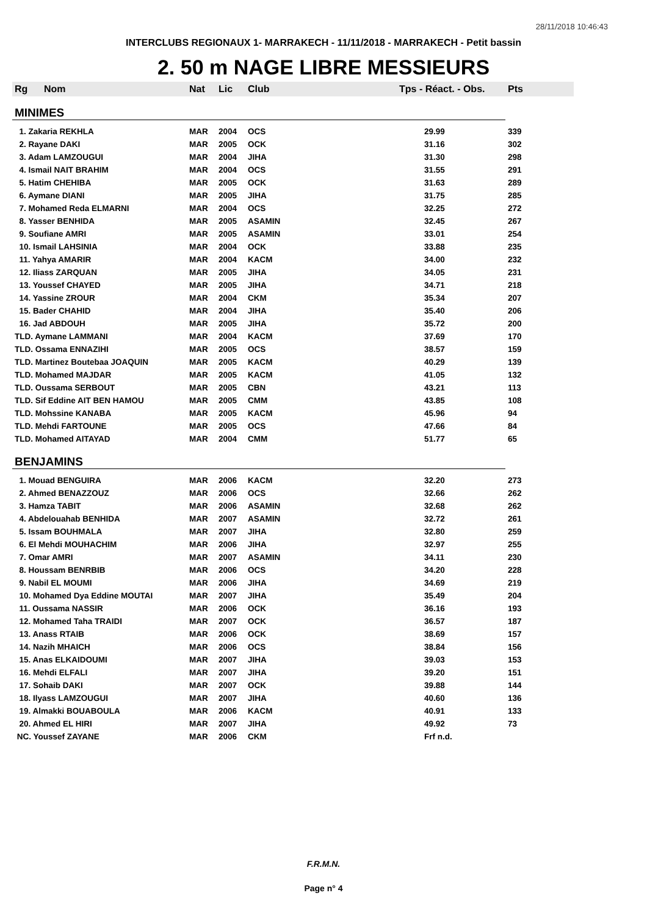28/11/2018 10:46:43
INTERCLUBS REGIONAUX 1- MARRAKECH - 11/11/2018 - MARRAKECH - Petit bassin
2. 50 m NAGE LIBRE MESSIEURS
| Rg | Nom | Nat | Lic | Club | Tps - Réact. - Obs. | Pts |
| --- | --- | --- | --- | --- | --- | --- |
| MINIMES | | | | | | |
| 1. Zakaria REKHLA | | MAR | 2004 | OCS | 29.99 | 339 |
| 2. Rayane DAKI | | MAR | 2005 | OCK | 31.16 | 302 |
| 3. Adam LAMZOUGUI | | MAR | 2004 | JIHA | 31.30 | 298 |
| 4. Ismail NAIT BRAHIM | | MAR | 2004 | OCS | 31.55 | 291 |
| 5. Hatim CHEHIBA | | MAR | 2005 | OCK | 31.63 | 289 |
| 6. Aymane DIANI | | MAR | 2005 | JIHA | 31.75 | 285 |
| 7. Mohamed Reda ELMARNI | | MAR | 2004 | OCS | 32.25 | 272 |
| 8. Yasser BENHIDA | | MAR | 2005 | ASAMIN | 32.45 | 267 |
| 9. Soufiane AMRI | | MAR | 2005 | ASAMIN | 33.01 | 254 |
| 10. Ismail LAHSINIA | | MAR | 2004 | OCK | 33.88 | 235 |
| 11. Yahya AMARIR | | MAR | 2004 | KACM | 34.00 | 232 |
| 12. Iliass ZARQUAN | | MAR | 2005 | JIHA | 34.05 | 231 |
| 13. Youssef CHAYED | | MAR | 2005 | JIHA | 34.71 | 218 |
| 14. Yassine ZROUR | | MAR | 2004 | CKM | 35.34 | 207 |
| 15. Bader CHAHID | | MAR | 2004 | JIHA | 35.40 | 206 |
| 16. Jad ABDOUH | | MAR | 2005 | JIHA | 35.72 | 200 |
| TLD. Aymane LAMMANI | | MAR | 2004 | KACM | 37.69 | 170 |
| TLD. Ossama ENNAZIHI | | MAR | 2005 | OCS | 38.57 | 159 |
| TLD. Martinez Boutebaa JOAQUIN | | MAR | 2005 | KACM | 40.29 | 139 |
| TLD. Mohamed MAJDAR | | MAR | 2005 | KACM | 41.05 | 132 |
| TLD. Oussama SERBOUT | | MAR | 2005 | CBN | 43.21 | 113 |
| TLD. Sif Eddine AIT BEN HAMOU | | MAR | 2005 | CMM | 43.85 | 108 |
| TLD. Mohssine KANABA | | MAR | 2005 | KACM | 45.96 | 94 |
| TLD. Mehdi FARTOUNE | | MAR | 2005 | OCS | 47.66 | 84 |
| TLD. Mohamed AITAYAD | | MAR | 2004 | CMM | 51.77 | 65 |
| BENJAMINS | | | | | | |
| 1. Mouad BENGUIRA | | MAR | 2006 | KACM | 32.20 | 273 |
| 2. Ahmed BENAZZOUZ | | MAR | 2006 | OCS | 32.66 | 262 |
| 3. Hamza TABIT | | MAR | 2006 | ASAMIN | 32.68 | 262 |
| 4. Abdelouahab BENHIDA | | MAR | 2007 | ASAMIN | 32.72 | 261 |
| 5. Issam BOUHMALA | | MAR | 2007 | JIHA | 32.80 | 259 |
| 6. El Mehdi MOUHACHIM | | MAR | 2006 | JIHA | 32.97 | 255 |
| 7. Omar AMRI | | MAR | 2007 | ASAMIN | 34.11 | 230 |
| 8. Houssam BENRBIB | | MAR | 2006 | OCS | 34.20 | 228 |
| 9. Nabil EL MOUMI | | MAR | 2006 | JIHA | 34.69 | 219 |
| 10. Mohamed Dya Eddine MOUTAI | | MAR | 2007 | JIHA | 35.49 | 204 |
| 11. Oussama NASSIR | | MAR | 2006 | OCK | 36.16 | 193 |
| 12. Mohamed Taha TRAIDI | | MAR | 2007 | OCK | 36.57 | 187 |
| 13. Anass RTAIB | | MAR | 2006 | OCK | 38.69 | 157 |
| 14. Nazih MHAICH | | MAR | 2006 | OCS | 38.84 | 156 |
| 15. Anas ELKAIDOUMI | | MAR | 2007 | JIHA | 39.03 | 153 |
| 16. Mehdi ELFALI | | MAR | 2007 | JIHA | 39.20 | 151 |
| 17. Sohaib DAKI | | MAR | 2007 | OCK | 39.88 | 144 |
| 18. Ilyass LAMZOUGUI | | MAR | 2007 | JIHA | 40.60 | 136 |
| 19. Almakki BOUABOULA | | MAR | 2006 | KACM | 40.91 | 133 |
| 20. Ahmed EL HIRI | | MAR | 2007 | JIHA | 49.92 | 73 |
| NC. Youssef ZAYANE | | MAR | 2006 | CKM | Frf n.d. | |
F.R.M.N.
Page n° 4